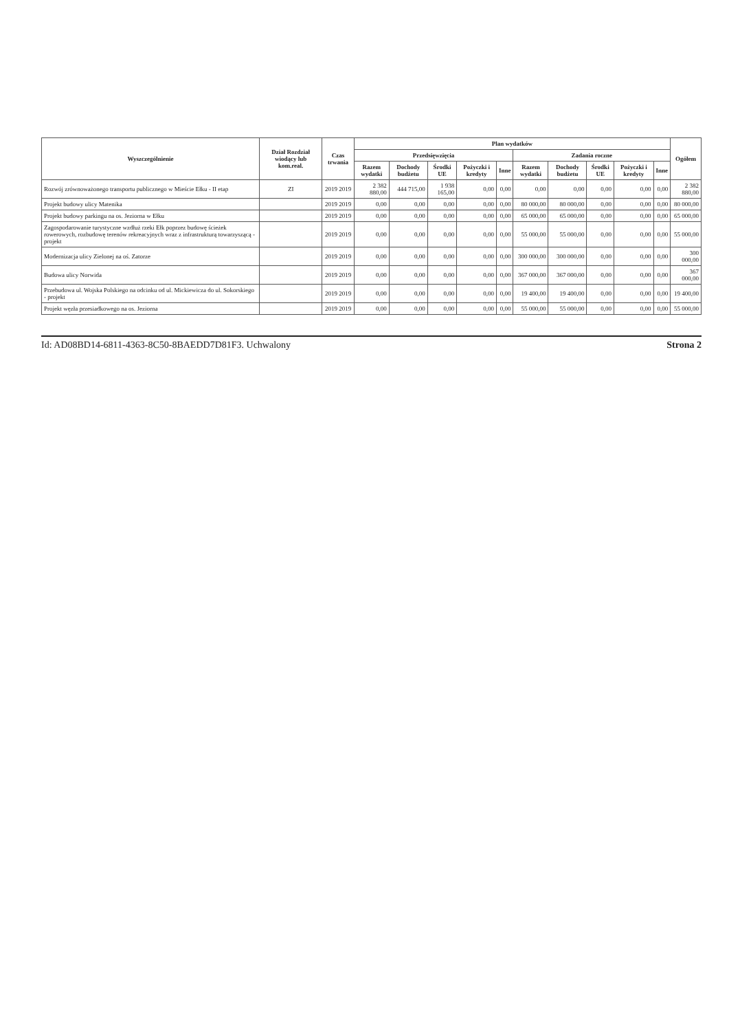| Wyszczególnienie | Dział Rozdział wiodący lub kom.real. | Czas trwania | Plan wydatków | | | | | | | | | | Ogółem |
| --- | --- | --- | --- | --- | --- | --- | --- | --- | --- | --- | --- | --- | --- |
| | | | Przedsięwzięcia | | | | | Zadania roczne | | | | | |
| | | | Razem wydatki | Dochody budżetu | Środki UE | Pożyczki i kredyty | Inne | Razem wydatki | Dochody budżetu | Środki UE | Pożyczki i kredyty | Inne | |
| Rozwój zrównoważonego transportu publicznego w Mieście Ełku - II etap | ZI | 2019 2019 | 2 382 880,00 | 444 715,00 | 1 938 165,00 | 0,00 | 0,00 | 0,00 | 0,00 | 0,00 | 0,00 | 0,00 | 2 382 880,00 |
| Projekt budowy ulicy Matenika | | 2019 2019 | 0,00 | 0,00 | 0,00 | 0,00 | 0,00 | 80 000,00 | 80 000,00 | 0,00 | 0,00 | 0,00 | 80 000,00 |
| Projekt budowy parkingu na os. Jeziorna w Ełku | | 2019 2019 | 0,00 | 0,00 | 0,00 | 0,00 | 0,00 | 65 000,00 | 65 000,00 | 0,00 | 0,00 | 0,00 | 65 000,00 |
| Zagospodarowanie turystyczne wzdłuż rzeki Ełk poprzez budowę ścieżek rowerowych, rozbudowę terenów rekreacyjnych wraz z infrastrukturą towarzyszącą - projekt | | 2019 2019 | 0,00 | 0,00 | 0,00 | 0,00 | 0,00 | 55 000,00 | 55 000,00 | 0,00 | 0,00 | 0,00 | 55 000,00 |
| Modernizacja ulicy Zielonej na oś. Zatorze | | 2019 2019 | 0,00 | 0,00 | 0,00 | 0,00 | 0,00 | 300 000,00 | 300 000,00 | 0,00 | 0,00 | 0,00 | 300 000,00 |
| Budowa ulicy Norwida | | 2019 2019 | 0,00 | 0,00 | 0,00 | 0,00 | 0,00 | 367 000,00 | 367 000,00 | 0,00 | 0,00 | 0,00 | 367 000,00 |
| Przebudowa ul. Wojska Polskiego na odcinku od ul. Mickiewicza do ul. Sokorskiego - projekt | | 2019 2019 | 0,00 | 0,00 | 0,00 | 0,00 | 0,00 | 19 400,00 | 19 400,00 | 0,00 | 0,00 | 0,00 | 19 400,00 |
| Projekt węzła przesiadkowego na os. Jeziorna | | 2019 2019 | 0,00 | 0,00 | 0,00 | 0,00 | 0,00 | 55 000,00 | 55 000,00 | 0,00 | 0,00 | 0,00 | 55 000,00 |
Id: AD08BD14-6811-4363-8C50-8BAEDD7D81F3. Uchwalony Strona 2